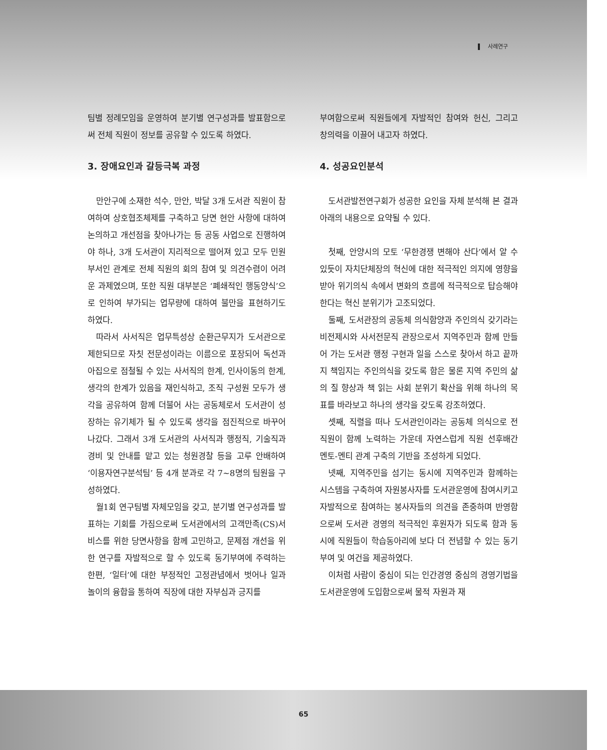사례연구
팀별 정례모임을 운영하여 분기별 연구성과를 발표함으로써 전체 직원이 정보를 공유할 수 있도록 하였다.
3. 장애요인과 갈등극복 과정
만안구에 소재한 석수, 만안, 박달 3개 도서관 직원이 참여하여 상호협조체제를 구축하고 당면 현안 사항에 대하여 논의하고 개선점을 찾아나가는 등 공동 사업으로 진행하여야 하나, 3개 도서관이 지리적으로 떨어져 있고 모두 민원 부서인 관계로 전체 직원의 회의 참여 및 의견수렴이 어려운 과제였으며, 또한 직원 대부분은 ‘폐쇄적인 행동양식’으로 인하여 부가되는 업무량에 대하여 불만을 표현하기도 하였다.
따라서 사서직은 업무특성상 순환근무지가 도서관으로 제한되므로 자칫 전문성이라는 이름으로 포장되어 독선과 아집으로 점철될 수 있는 사서직의 한계, 인사이동의 한계, 생각의 한계가 있음을 재인식하고, 조직 구성원 모두가 생각을 공유하여 함께 더불어 사는 공동체로서 도서관이 성장하는 유기체가 될 수 있도록 생각을 점진적으로 바꾸어 나갔다. 그래서 3개 도서관의 사서직과 행정직, 기술직과 경비 및 안내를 맡고 있는 청원경찰 등을 고루 안배하여 ‘이용자연구분석팀’ 등 4개 분과로 각 7~8명의 팀원을 구성하였다.
월1회 연구팀별 자체모임을 갖고, 분기별 연구성과를 발표하는 기회를 가짐으로써 도서관에서의 고객만족(CS)서비스를 위한 당면사항을 함께 고민하고, 문제점 개선을 위한 연구를 자발적으로 할 수 있도록 동기부여에 주력하는 한편, ‘일터’에 대한 부정적인 고정관념에서 벗어나 일과 놀이의 융합을 통하여 직장에 대한 자부심과 긍지를
부여함으로써 직원들에게 자발적인 참여와 헌신, 그리고 창의력을 이끌어 내고자 하였다.
4. 성공요인분석
도서관발전연구회가 성공한 요인을 자체 분석해 본 결과 아래의 내용으로 요약될 수 있다.
첫째, 안양시의 모토 ‘무한경쟁 변해야 산다’에서 알 수 있듯이 자치단체장의 혁신에 대한 적극적인 의지에 영향을 받아 위기의식 속에서 변화의 흐름에 적극적으로 탑승해야 한다는 혁신 분위기가 고조되었다.
둘째, 도서관장의 공동체 의식함양과 주인의식 갖기라는 비전제시와 사서전문직 관장으로서 지역주민과 함께 만들어 가는 도서관 행정 구현과 일을 스스로 찾아서 하고 끝까지 책임지는 주인의식을 갖도록 함은 물론 지역 주민의 삶의 질 향상과 책 읽는 사회 분위기 확산을 위해 하나의 목표를 바라보고 하나의 생각을 갖도록 강조하였다.
셋째, 직렬을 떠나 도서관인이라는 공동체 의식으로 전 직원이 함께 노력하는 가운데 자연스럽게 직원 선후배간 멘토-멘티 관계 구축의 기반을 조성하게 되었다.
넷째, 지역주민을 섬기는 동시에 지역주민과 함께하는 시스템을 구축하여 자원봉사자를 도서관운영에 참여시키고 자발적으로 참여하는 봉사자들의 의견을 존중하며 반영함으로써 도서관 경영의 적극적인 후원자가 되도록 함과 동시에 직원들이 학습동아리에 보다 더 전념할 수 있는 동기부여 및 여건을 제공하였다.
이처럼 사람이 중심이 되는 인간경영 중심의 경영기법을 도서관운영에 도입함으로써 물적 자원과 재
65